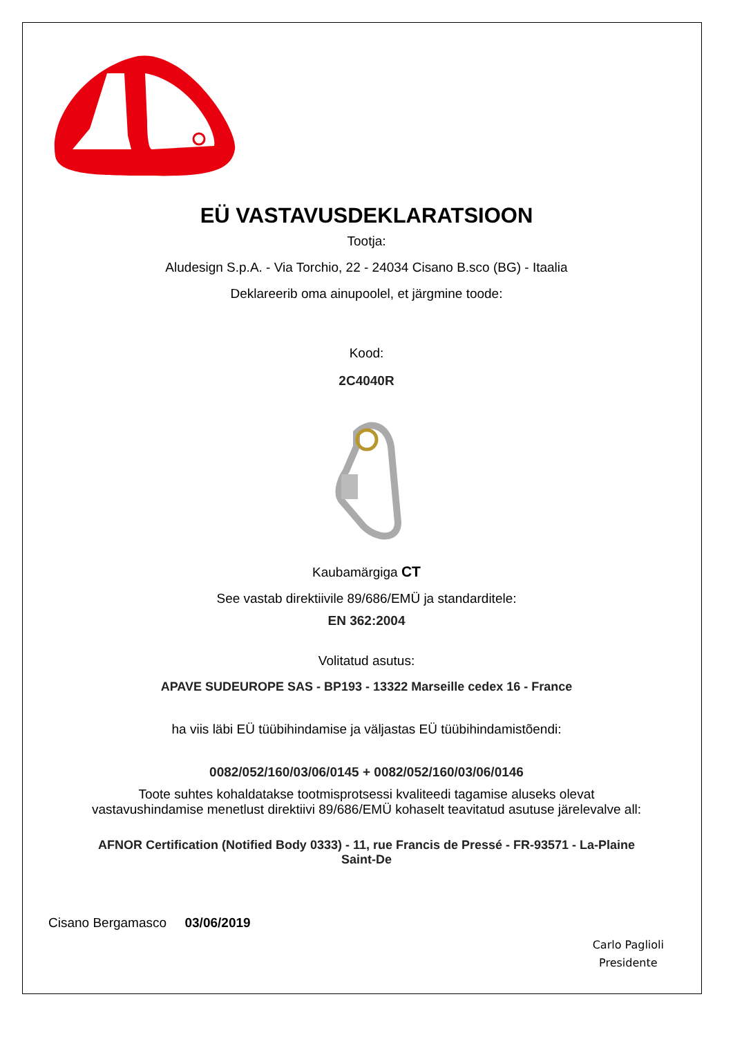EÜ VASTAVUSDEKLARATSIOON
Tootja:
Aludesign S.p.A. - Via Torchio, 22 - 24034 Cisano B.sco (BG) - Itaalia
Deklareerib oma ainupoolel, et järgmine toode:
Kood:
2C4040R
Kaubamärgiga CT
See vastab direktiivile 89/686/EMÜ ja standarditele:
EN 362:2004
Volitatud asutus:
APAVE SUDEUROPE SAS - BP193 - 13322 Marseille cedex 16 - France
ha viis läbi EÜ tüübihindamise ja väljastas EÜ tüübihindamistõendi:
0082/052/160/03/06/0145 + 0082/052/160/03/06/0146
Toote suhtes kohaldatakse tootmisprotsessi kvaliteedi tagamise aluseks olevat
vastavushindamise menetlust direktiivi 89/686/EMÜ kohaselt teavitatud asutuse järelevalve all:
AFNOR Certification (Notified Body 0333) - 11, rue Francis de Pressé - FR-93571 - La-Plaine
Saint-De
Cisano Bergamasco 03/06/2019
Carlo Paglioli
Presidente